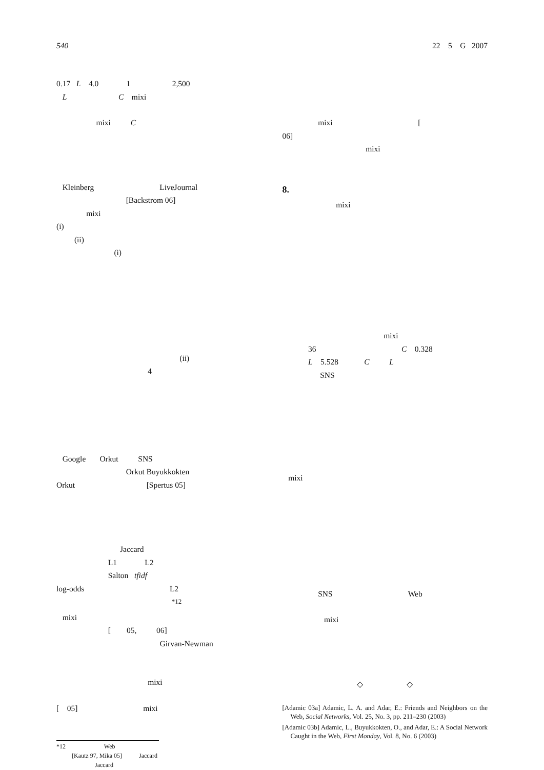540 22 5 G 2007
0.17 L 4.0 1 2,500
L C mixi
mixi C
Kleinberg LiveJournal
[Backstrom 06]
mixi
(i)
(ii)
(i)
(ii)
4
Google Orkut SNS
Orkut Buyukkokten
Orkut [Spertus 05]
Jaccard
L1 L2
Salton tfidf
log-odds L2
<sup>*12</sup>
mixi
[ 05, 06]
Girvan-Newman
mixi
[ 05] mixi
*12 Web [Kautz 97, Mika 05] Jaccard Jaccard
mixi [
06]
mixi
8.
mixi
mixi
36 C 0.328
L 5.528 C L
SNS
mixi
SNS Web
mixi
◇ ◇
[Adamic 03a] Adamic, L. A. and Adar, E.: Friends and Neighbors on the Web, Social Networks, Vol. 25, No. 3, pp. 211–230 (2003)
[Adamic 03b] Adamic, L., Buyukkokten, O., and Adar, E.: A Social Network Caught in the Web, First Monday, Vol. 8, No. 6 (2003)